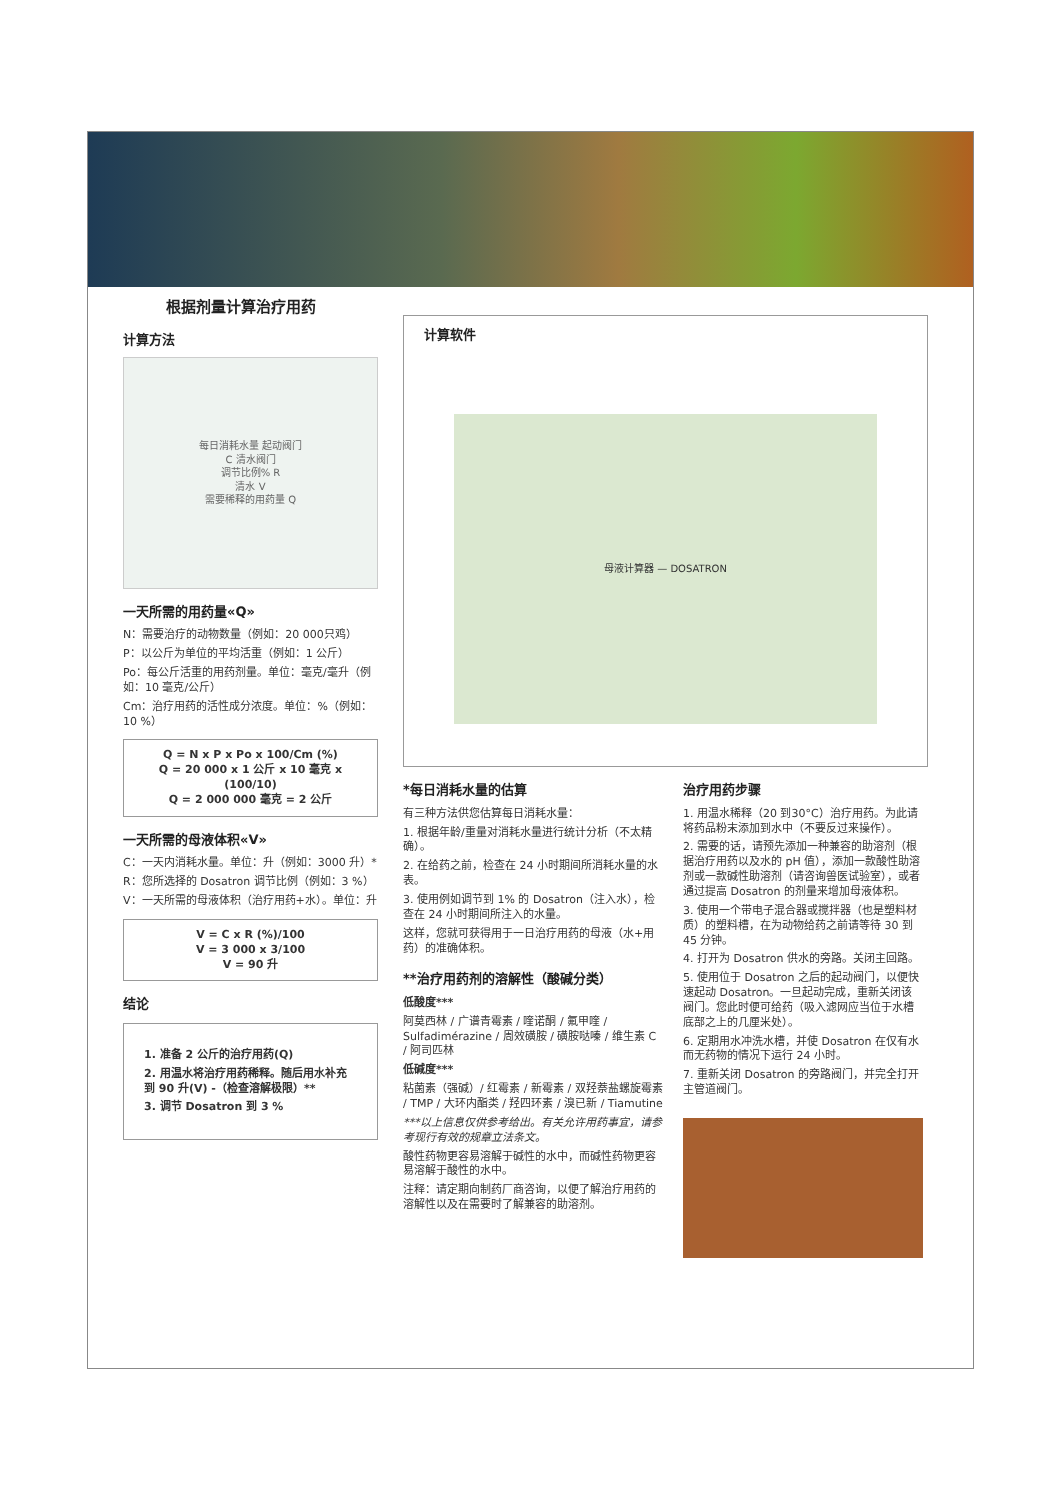根据剂量计算治疗用药
计算方法
每日消耗水量 起动阀门
C 清水阀门
调节比例% R
清水 V
需要稀释的用药量 Q
一天所需的用药量«Q»
N：需要治疗的动物数量（例如：20 000只鸡）
P：以公斤为单位的平均活重（例如：1 公斤）
Po：每公斤活重的用药剂量。单位：毫克/毫升（例如：10 毫克/公斤）
Cm：治疗用药的活性成分浓度。单位：%（例如：10 %）
Q = N x P x Po x 100/Cm (%)
Q = 20 000 x 1 公斤 x 10 毫克 x (100/10)
Q = 2 000 000 毫克 = 2 公斤
一天所需的母液体积«V»
C：一天内消耗水量。单位：升（例如：3000 升）*
R：您所选择的 Dosatron 调节比例（例如：3 %）
V：一天所需的母液体积（治疗用药+水）。单位：升
V = C x R (%)/100
V = 3 000 x 3/100
V = 90 升
结论
1. 准备 2 公斤的治疗用药(Q)
2. 用温水将治疗用药稀释。随后用水补充到 90 升(V) -（检查溶解极限）**
3. 调节 Dosatron 到 3 %
计算软件
母液计算器 — DOSATRON
*每日消耗水量的估算
有三种方法供您估算每日消耗水量：
1. 根据年龄/重量对消耗水量进行统计分析（不太精确）。
2. 在给药之前，检查在 24 小时期间所消耗水量的水表。
3. 使用例如调节到 1% 的 Dosatron（注入水），检查在 24 小时期间所注入的水量。
这样，您就可获得用于一日治疗用药的母液（水+用药）的准确体积。
**治疗用药剂的溶解性（酸碱分类）
低酸度***
阿莫西林 / 广谱青霉素 / 喹诺酮 / 氟甲喹 / Sulfadimérazine / 周效磺胺 / 磺胺哒嗪 / 维生素 C / 阿司匹林
低碱度***
粘菌素（强碱）/ 红霉素 / 新霉素 / 双羟萘盐螺旋霉素 / TMP / 大环内酯类 / 羟四环素 / 溴已新 / Tiamutine
***以上信息仅供参考给出。有关允许用药事宜，请参考现行有效的规章立法条文。
酸性药物更容易溶解于碱性的水中，而碱性药物更容易溶解于酸性的水中。
注释：请定期向制药厂商咨询，以便了解治疗用药的溶解性以及在需要时了解兼容的助溶剂。
治疗用药步骤
1. 用温水稀释（20 到30°C）治疗用药。为此请将药品粉末添加到水中（不要反过来操作）。
2. 需要的话，请预先添加一种兼容的助溶剂（根据治疗用药以及水的 pH 值），添加一款酸性助溶剂或一款碱性助溶剂（请咨询兽医试验室），或者通过提高 Dosatron 的剂量来增加母液体积。
3. 使用一个带电子混合器或搅拌器（也是塑料材质）的塑料槽，在为动物给药之前请等待 30 到 45 分钟。
4. 打开为 Dosatron 供水的旁路。关闭主回路。
5. 使用位于 Dosatron 之后的起动阀门，以便快速起动 Dosatron。一旦起动完成，重新关闭该阀门。您此时便可给药（吸入滤网应当位于水槽底部之上的几厘米处）。
6. 定期用水冲洗水槽，并使 Dosatron 在仅有水而无药物的情况下运行 24 小时。
7. 重新关闭 Dosatron 的旁路阀门，并完全打开主管道阀门。